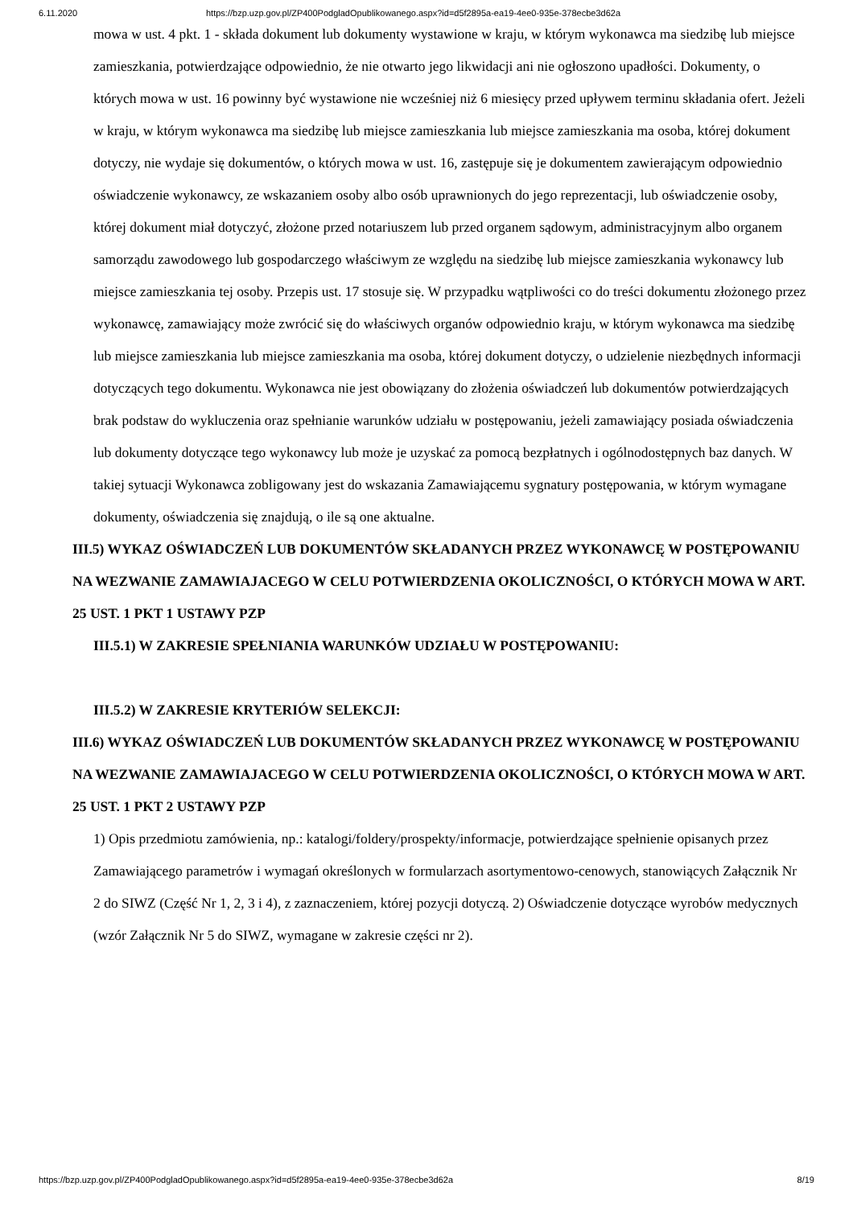6.11.2020 https://bzp.uzp.gov.pl/ZP400PodgladOpublikowanego.aspx?id=d5f2895a-ea19-4ee0-935e-378ecbe3d62a
mowa w ust. 4 pkt. 1 - składa dokument lub dokumenty wystawione w kraju, w którym wykonawca ma siedzibę lub miejsce zamieszkania, potwierdzające odpowiednio, że nie otwarto jego likwidacji ani nie ogłoszono upadłości. Dokumenty, o których mowa w ust. 16 powinny być wystawione nie wcześniej niż 6 miesięcy przed upływem terminu składania ofert. Jeżeli w kraju, w którym wykonawca ma siedzibę lub miejsce zamieszkania lub miejsce zamieszkania ma osoba, której dokument dotyczy, nie wydaje się dokumentów, o których mowa w ust. 16, zastępuje się je dokumentem zawierającym odpowiednio oświadczenie wykonawcy, ze wskazaniem osoby albo osób uprawnionych do jego reprezentacji, lub oświadczenie osoby, której dokument miał dotyczyć, złożone przed notariuszem lub przed organem sądowym, administracyjnym albo organem samorządu zawodowego lub gospodarczego właściwym ze względu na siedzibę lub miejsce zamieszkania wykonawcy lub miejsce zamieszkania tej osoby. Przepis ust. 17 stosuje się. W przypadku wątpliwości co do treści dokumentu złożonego przez wykonawcę, zamawiający może zwrócić się do właściwych organów odpowiednio kraju, w którym wykonawca ma siedzibę lub miejsce zamieszkania lub miejsce zamieszkania ma osoba, której dokument dotyczy, o udzielenie niezbędnych informacji dotyczących tego dokumentu. Wykonawca nie jest obowiązany do złożenia oświadczeń lub dokumentów potwierdzających brak podstaw do wykluczenia oraz spełnianie warunków udziału w postępowaniu, jeżeli zamawiający posiada oświadczenia lub dokumenty dotyczące tego wykonawcy lub może je uzyskać za pomocą bezpłatnych i ogólnodostępnych baz danych. W takiej sytuacji Wykonawca zobligowany jest do wskazania Zamawiającemu sygnatury postępowania, w którym wymagane dokumenty, oświadczenia się znajdują, o ile są one aktualne.
III.5) WYKAZ OŚWIADCZEŃ LUB DOKUMENTÓW SKŁADANYCH PRZEZ WYKONAWCĘ W POSTĘPOWANIU NA WEZWANIE ZAMAWIAJACEGO W CELU POTWIERDZENIA OKOLICZNOŚCI, O KTÓRYCH MOWA W ART. 25 UST. 1 PKT 1 USTAWY PZP
III.5.1) W ZAKRESIE SPEŁNIANIA WARUNKÓW UDZIAŁU W POSTĘPOWANIU:
III.5.2) W ZAKRESIE KRYTERIÓW SELEKCJI:
III.6) WYKAZ OŚWIADCZEŃ LUB DOKUMENTÓW SKŁADANYCH PRZEZ WYKONAWCĘ W POSTĘPOWANIU NA WEZWANIE ZAMAWIAJACEGO W CELU POTWIERDZENIA OKOLICZNOŚCI, O KTÓRYCH MOWA W ART. 25 UST. 1 PKT 2 USTAWY PZP
1) Opis przedmiotu zamówienia, np.: katalogi/foldery/prospekty/informacje, potwierdzające spełnienie opisanych przez Zamawiającego parametrów i wymagań określonych w formularzach asortymentowo-cenowych, stanowiących Załącznik Nr 2 do SIWZ (Część Nr 1, 2, 3 i 4), z zaznaczeniem, której pozycji dotyczą. 2) Oświadczenie dotyczące wyrobów medycznych (wzór Załącznik Nr 5 do SIWZ, wymagane w zakresie części nr 2).
https://bzp.uzp.gov.pl/ZP400PodgladOpublikowanego.aspx?id=d5f2895a-ea19-4ee0-935e-378ecbe3d62a 8/19